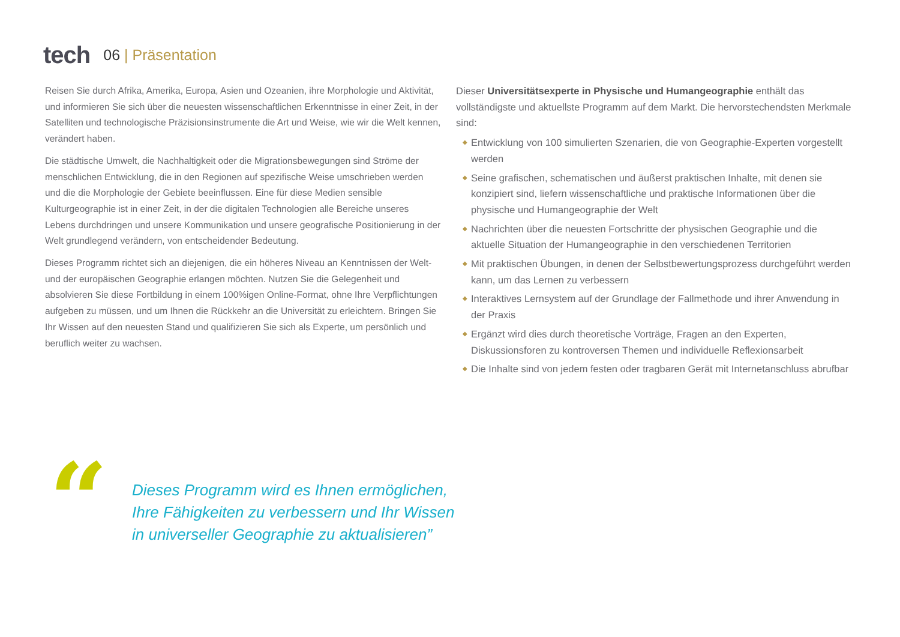tech
06 | Präsentation
Reisen Sie durch Afrika, Amerika, Europa, Asien und Ozeanien, ihre Morphologie und Aktivität, und informieren Sie sich über die neuesten wissenschaftlichen Erkenntnisse in einer Zeit, in der Satelliten und technologische Präzisionsinstrumente die Art und Weise, wie wir die Welt kennen, verändert haben.
Die städtische Umwelt, die Nachhaltigkeit oder die Migrationsbewegungen sind Ströme der menschlichen Entwicklung, die in den Regionen auf spezifische Weise umschrieben werden und die die Morphologie der Gebiete beeinflussen. Eine für diese Medien sensible Kulturgeographie ist in einer Zeit, in der die digitalen Technologien alle Bereiche unseres Lebens durchdringen und unsere Kommunikation und unsere geografische Positionierung in der Welt grundlegend verändern, von entscheidender Bedeutung.
Dieses Programm richtet sich an diejenigen, die ein höheres Niveau an Kenntnissen der Welt- und der europäischen Geographie erlangen möchten. Nutzen Sie die Gelegenheit und absolvieren Sie diese Fortbildung in einem 100%igen Online-Format, ohne Ihre Verpflichtungen aufgeben zu müssen, und um Ihnen die Rückkehr an die Universität zu erleichtern. Bringen Sie Ihr Wissen auf den neuesten Stand und qualifizieren Sie sich als Experte, um persönlich und beruflich weiter zu wachsen.
Dieser Universitätsexperte in Physische und Humangeographie enthält das vollständigste und aktuellste Programm auf dem Markt. Die hervorstechendsten Merkmale sind:
◆ Entwicklung von 100 simulierten Szenarien, die von Geographie-Experten vorgestellt werden
◆ Seine grafischen, schematischen und äußerst praktischen Inhalte, mit denen sie konzipiert sind, liefern wissenschaftliche und praktische Informationen über die physische und Humangeographie der Welt
◆ Nachrichten über die neuesten Fortschritte der physischen Geographie und die aktuelle Situation der Humangeographie in den verschiedenen Territorien
◆ Mit praktischen Übungen, in denen der Selbstbewertungsprozess durchgeführt werden kann, um das Lernen zu verbessern
◆ Interaktives Lernsystem auf der Grundlage der Fallmethode und ihrer Anwendung in der Praxis
◆ Ergänzt wird dies durch theoretische Vorträge, Fragen an den Experten, Diskussionsforen zu kontroversen Themen und individuelle Reflexionsarbeit
◆ Die Inhalte sind von jedem festen oder tragbaren Gerät mit Internetanschluss abrufbar
“
Dieses Programm wird es Ihnen ermöglichen,
Ihre Fähigkeiten zu verbessern und Ihr Wissen
in universeller Geographie zu aktualisieren”